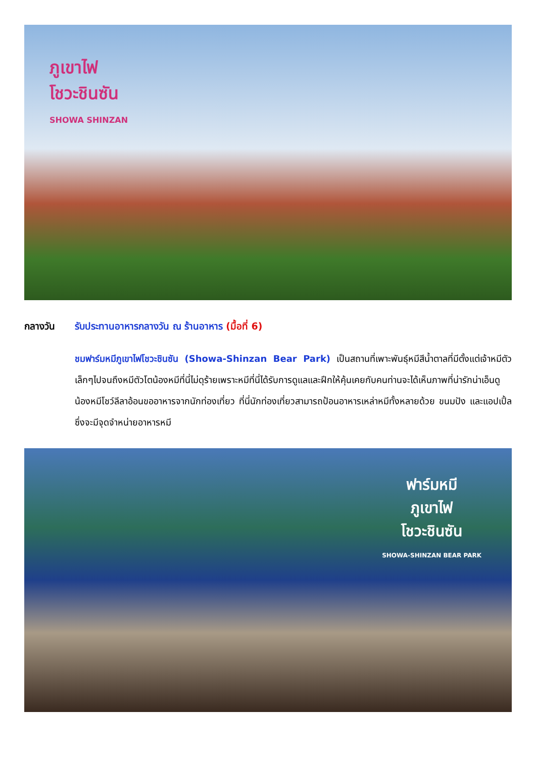ภูเขาไฟ
โชวะชินซัน
SHOWA SHINZAN
กลางวัน รับประทานอาหารกลางวัน ณ ร้านอาหาร (มื้อที่ 6)
ชมฟาร์มหมีภูเขาไฟโชวะชินซัน (Showa-Shinzan Bear Park) เป็นสถานที่เพาะพันธุ์หมีสีน้ำตาลที่มีตั้งแต่เจ้าหมีตัวเล็กๆไปจนถึงหมีตัวโตน้องหมีที่นี่ไม่ดุร้ายเพราะหมีที่นี่ได้รับการดูแลและฝึกให้คุ้นเคยกับคนท่านจะได้เห็นภาพที่น่ารักน่าเอ็นดู น้องหมีโชว์ลีลาอ้อนขออาหารจากนักท่องเที่ยว ที่นี่นักท่องเที่ยวสามารถป้อนอาหารเหล่าหมีทั้งหลายด้วย ขนมปัง และแอปเปิ้ล ซึ่งจะมีจุดจำหน่ายอาหารหมี
ฟาร์มหมี
ภูเขาไฟ
โชวะชินซัน
SHOWA-SHINZAN BEAR PARK